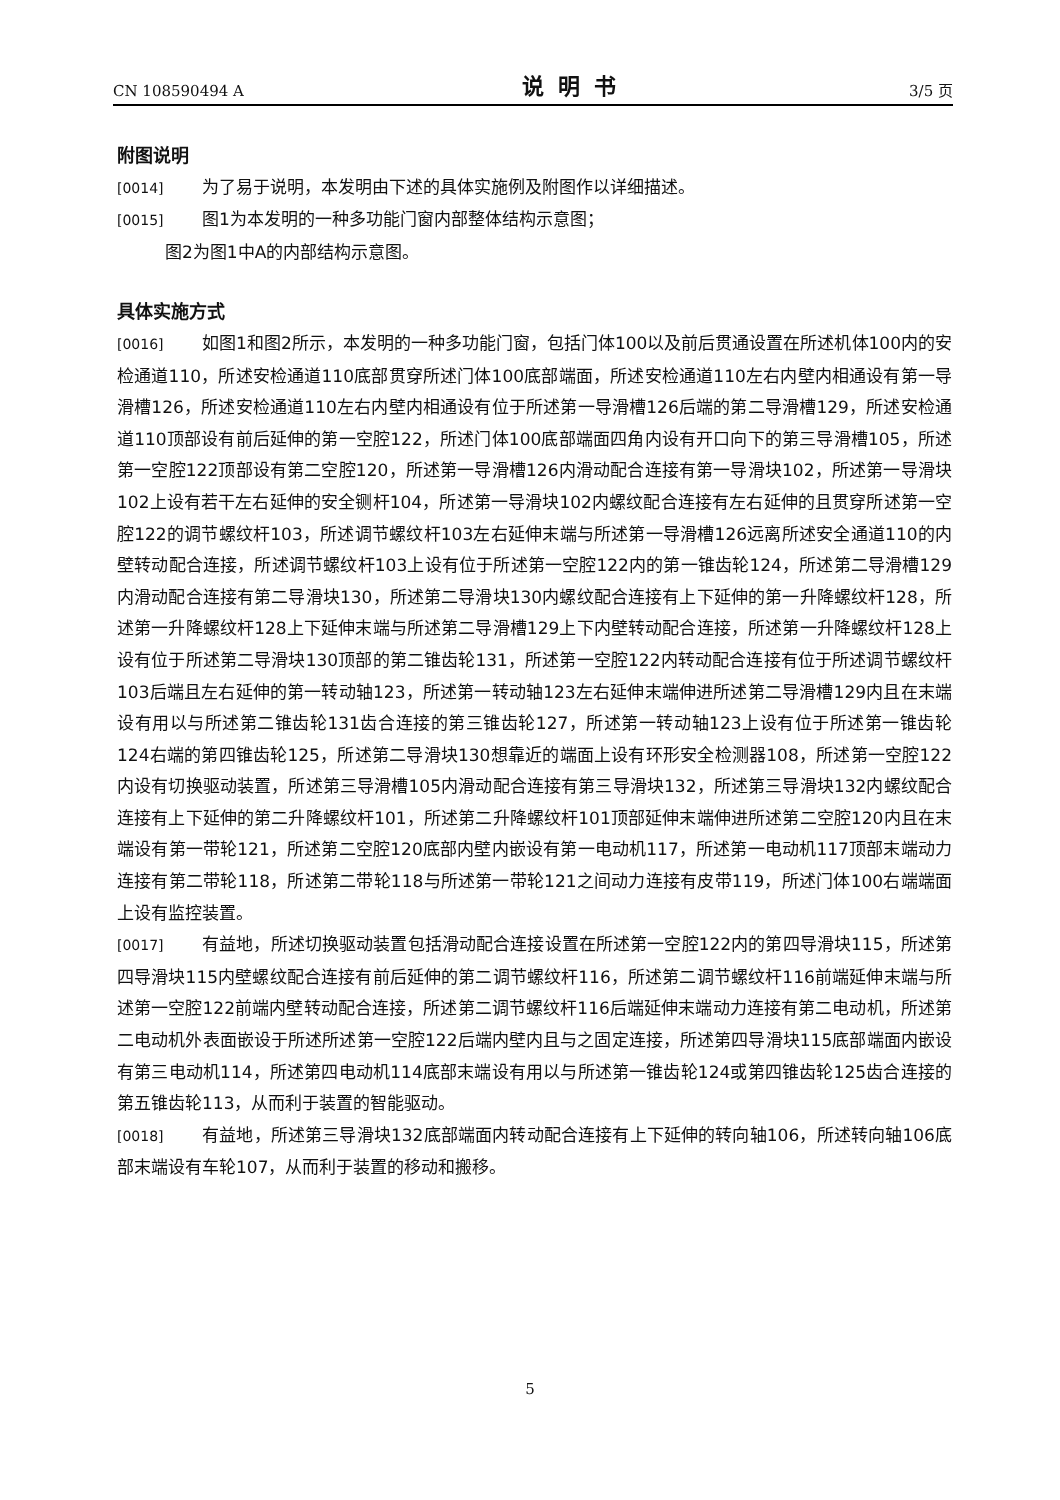CN 108590494 A 说明书 3/5 页
附图说明
[0014] 为了易于说明，本发明由下述的具体实施例及附图作以详细描述。
[0015] 图1为本发明的一种多功能门窗内部整体结构示意图；
图2为图1中A的内部结构示意图。
具体实施方式
[0016] 如图1和图2所示，本发明的一种多功能门窗，包括门体100以及前后贯通设置在所述机体100内的安检通道110，所述安检通道110底部贯穿所述门体100底部端面，所述安检通道110左右内壁内相通设有第一导滑槽126，所述安检通道110左右内壁内相通设有位于所述第一导滑槽126后端的第二导滑槽129，所述安检通道110顶部设有前后延伸的第一空腔122，所述门体100底部端面四角内设有开口向下的第三导滑槽105，所述第一空腔122顶部设有第二空腔120，所述第一导滑槽126内滑动配合连接有第一导滑块102，所述第一导滑块102上设有若干左右延伸的安全铡杆104，所述第一导滑块102内螺纹配合连接有左右延伸的且贯穿所述第一空腔122的调节螺纹杆103，所述调节螺纹杆103左右延伸末端与所述第一导滑槽126远离所述安全通道110的内壁转动配合连接，所述调节螺纹杆103上设有位于所述第一空腔122内的第一锥齿轮124，所述第二导滑槽129内滑动配合连接有第二导滑块130，所述第二导滑块130内螺纹配合连接有上下延伸的第一升降螺纹杆128，所述第一升降螺纹杆128上下延伸末端与所述第二导滑槽129上下内壁转动配合连接，所述第一升降螺纹杆128上设有位于所述第二导滑块130顶部的第二锥齿轮131，所述第一空腔122内转动配合连接有位于所述调节螺纹杆103后端且左右延伸的第一转动轴123，所述第一转动轴123左右延伸末端伸进所述第二导滑槽129内且在末端设有用以与所述第二锥齿轮131齿合连接的第三锥齿轮127，所述第一转动轴123上设有位于所述第一锥齿轮124右端的第四锥齿轮125，所述第二导滑块130想靠近的端面上设有环形安全检测器108，所述第一空腔122内设有切换驱动装置，所述第三导滑槽105内滑动配合连接有第三导滑块132，所述第三导滑块132内螺纹配合连接有上下延伸的第二升降螺纹杆101，所述第二升降螺纹杆101顶部延伸末端伸进所述第二空腔120内且在末端设有第一带轮121，所述第二空腔120底部内壁内嵌设有第一电动机117，所述第一电动机117顶部末端动力连接有第二带轮118，所述第二带轮118与所述第一带轮121之间动力连接有皮带119，所述门体100右端端面上设有监控装置。
[0017] 有益地，所述切换驱动装置包括滑动配合连接设置在所述第一空腔122内的第四导滑块115，所述第四导滑块115内壁螺纹配合连接有前后延伸的第二调节螺纹杆116，所述第二调节螺纹杆116前端延伸末端与所述第一空腔122前端内壁转动配合连接，所述第二调节螺纹杆116后端延伸末端动力连接有第二电动机，所述第二电动机外表面嵌设于所述所述第一空腔122后端内壁内且与之固定连接，所述第四导滑块115底部端面内嵌设有第三电动机114，所述第四电动机114底部末端设有用以与所述第一锥齿轮124或第四锥齿轮125齿合连接的第五锥齿轮113，从而利于装置的智能驱动。
[0018] 有益地，所述第三导滑块132底部端面内转动配合连接有上下延伸的转向轴106，所述转向轴106底部末端设有车轮107，从而利于装置的移动和搬移。
5